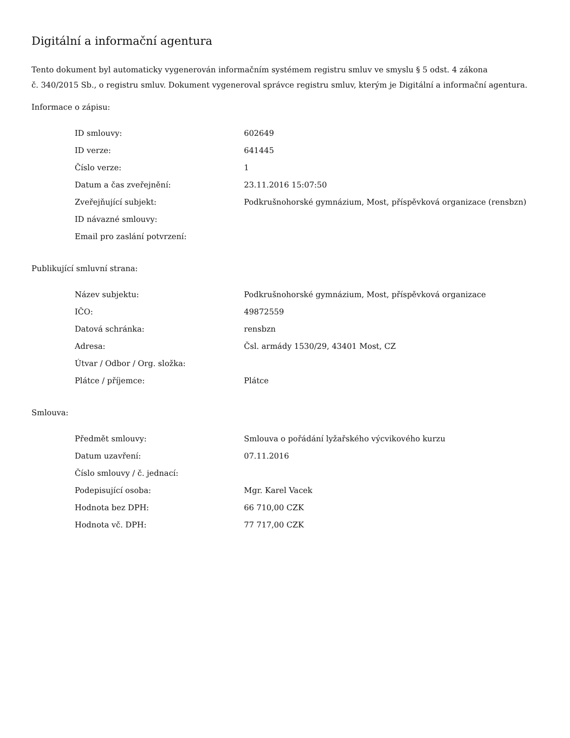Digitální a informační agentura
Tento dokument byl automaticky vygenerován informačním systémem registru smluv ve smyslu § 5 odst. 4 zákona
č. 340/2015 Sb., o registru smluv. Dokument vygeneroval správce registru smluv, kterým je Digitální a informační agentura.
Informace o zápisu:
| ID smlouvy: | 602649 |
| ID verze: | 641445 |
| Číslo verze: | 1 |
| Datum a čas zveřejnění: | 23.11.2016 15:07:50 |
| Zveřejňující subjekt: | Podkrušnohorské gymnázium, Most, příspěvková organizace (rensbzn) |
| ID návazné smlouvy: | |
| Email pro zaslání potvrzení: | |
Publikující smluvní strana:
| Název subjektu: | Podkrušnohorské gymnázium, Most, příspěvková organizace |
| IČO: | 49872559 |
| Datová schránka: | rensbzn |
| Adresa: | Čsl. armády 1530/29, 43401 Most, CZ |
| Útvar / Odbor / Org. složka: | |
| Plátce / příjemce: | Plátce |
Smlouva:
| Předmět smlouvy: | Smlouva o pořádání lyžařského výcvikového kurzu |
| Datum uzavření: | 07.11.2016 |
| Číslo smlouvy / č. jednací: | |
| Podepisující osoba: | Mgr. Karel Vacek |
| Hodnota bez DPH: | 66 710,00 CZK |
| Hodnota vč. DPH: | 77 717,00 CZK |